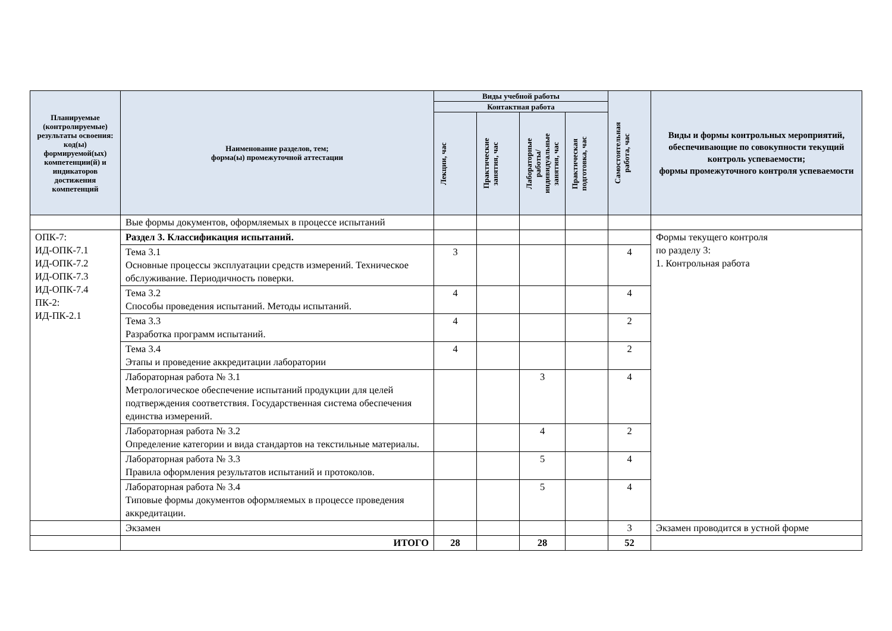| Планируемые (контролируемые) результаты освоения: код(ы) формируемой(ых) компетенции(й) и индикаторов достижения компетенций | Наименование разделов, тем; форма(ы) промежуточной аттестации | Виды учебной работы | | | | Самостоятельная работа, час | Виды и формы контрольных мероприятий, обеспечивающие по совокупности текущий контроль успеваемости; формы промежуточного контроля успеваемости |
| --- | --- | --- | --- | --- | --- | --- | --- |
| | | Контактная работа | | | | | |
| | | Лекции, час | Практические занятия, час | Лабораторные работы/ индивидуальные занятия, час | Практическая подготовка, час | | |
| | Вые формы документов, оформляемых в процессе испытаний | | | | | | |
| ОПК-7: ИД-ОПК-7.1 ИД-ОПК-7.2 ИД-ОПК-7.3 ИД-ОПК-7.4 ПК-2: ИД-ПК-2.1 | Раздел 3. Классификация испытаний. | | | | | | Формы текущего контроля по разделу 3: 1. Контрольная работа |
| | Тема 3.1 Основные процессы эксплуатации средств измерений. Техническое обслуживание. Периодичность поверки. | 3 | | | | 4 | |
| | Тема 3.2 Способы проведения испытаний. Методы испытаний. | 4 | | | | 4 | |
| | Тема 3.3 Разработка программ испытаний. | 4 | | | | 2 | |
| | Тема 3.4 Этапы и проведение аккредитации лаборатории | 4 | | | | 2 | |
| | Лабораторная работа № 3.1 Метрологическое обеспечение испытаний продукции для целей подтверждения соответствия. Государственная система обеспечения единства измерений. | | | 3 | | 4 | |
| | Лабораторная работа № 3.2 Определение категории и вида стандартов на текстильные материалы. | | | 4 | | 2 | |
| | Лабораторная работа № 3.3 Правила оформления результатов испытаний и протоколов. | | | 5 | | 4 | |
| | Лабораторная работа № 3.4 Типовые формы документов оформляемых в процессе проведения аккредитации. | | | 5 | | 4 | |
| | Экзамен | | | | | 3 | Экзамен проводится в устной форме |
| | ИТОГО | 28 | | 28 | | 52 | |